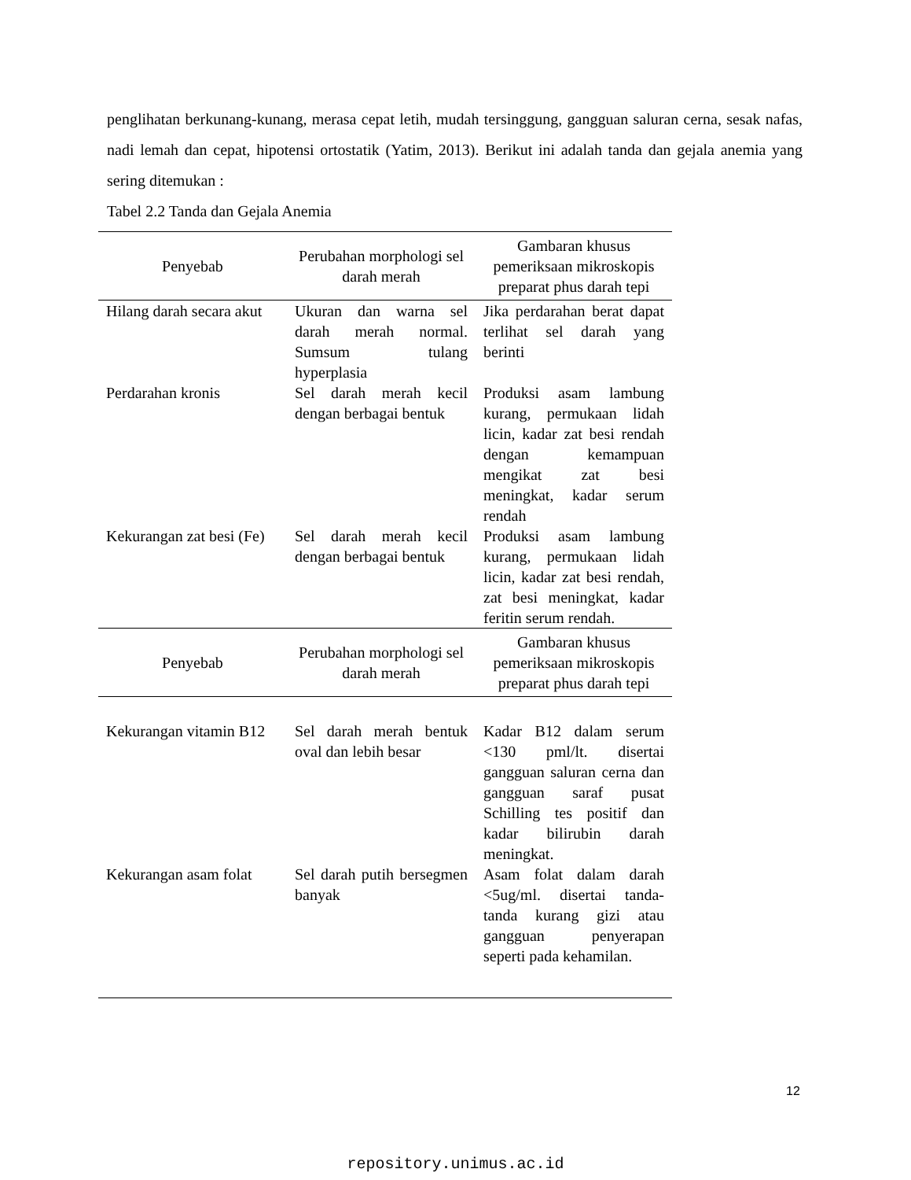penglihatan berkunang-kunang, merasa cepat letih, mudah tersinggung, gangguan saluran cerna, sesak nafas, nadi lemah dan cepat, hipotensi ortostatik (Yatim, 2013). Berikut ini adalah tanda dan gejala anemia yang sering ditemukan :
Tabel 2.2 Tanda dan Gejala Anemia
| Penyebab | Perubahan morphologi sel darah merah | Gambaran khusus pemeriksaan mikroskopis preparat phus darah tepi |
| --- | --- | --- |
| Hilang darah secara akut | Ukuran dan warna sel darah merah normal. Sumsum tulang hyperplasia | Jika perdarahan berat dapat terlihat sel darah yang berinti |
| Perdarahan kronis | Sel darah merah kecil dengan berbagai bentuk | Produksi asam lambung kurang, permukaan lidah licin, kadar zat besi rendah dengan kemampuan mengikat zat besi meningkat, kadar serum rendah |
| Kekurangan zat besi (Fe) | Sel darah merah kecil dengan berbagai bentuk | Produksi asam lambung kurang, permukaan lidah licin, kadar zat besi rendah, zat besi meningkat, kadar feritin serum rendah. |
| Penyebab | Perubahan morphologi sel darah merah | Gambaran khusus pemeriksaan mikroskopis preparat phus darah tepi |
| Kekurangan vitamin B12 | Sel darah merah bentuk oval dan lebih besar | Kadar B12 dalam serum <130 pml/lt. disertai gangguan saluran cerna dan gangguan saraf pusat Schilling tes positif dan kadar bilirubin darah meningkat. |
| Kekurangan asam folat | Sel darah putih bersegmen banyak | Asam folat dalam darah <5ug/ml. disertai tanda-tanda kurang gizi atau gangguan penyerapan seperti pada kehamilan. |
12
repository.unimus.ac.id